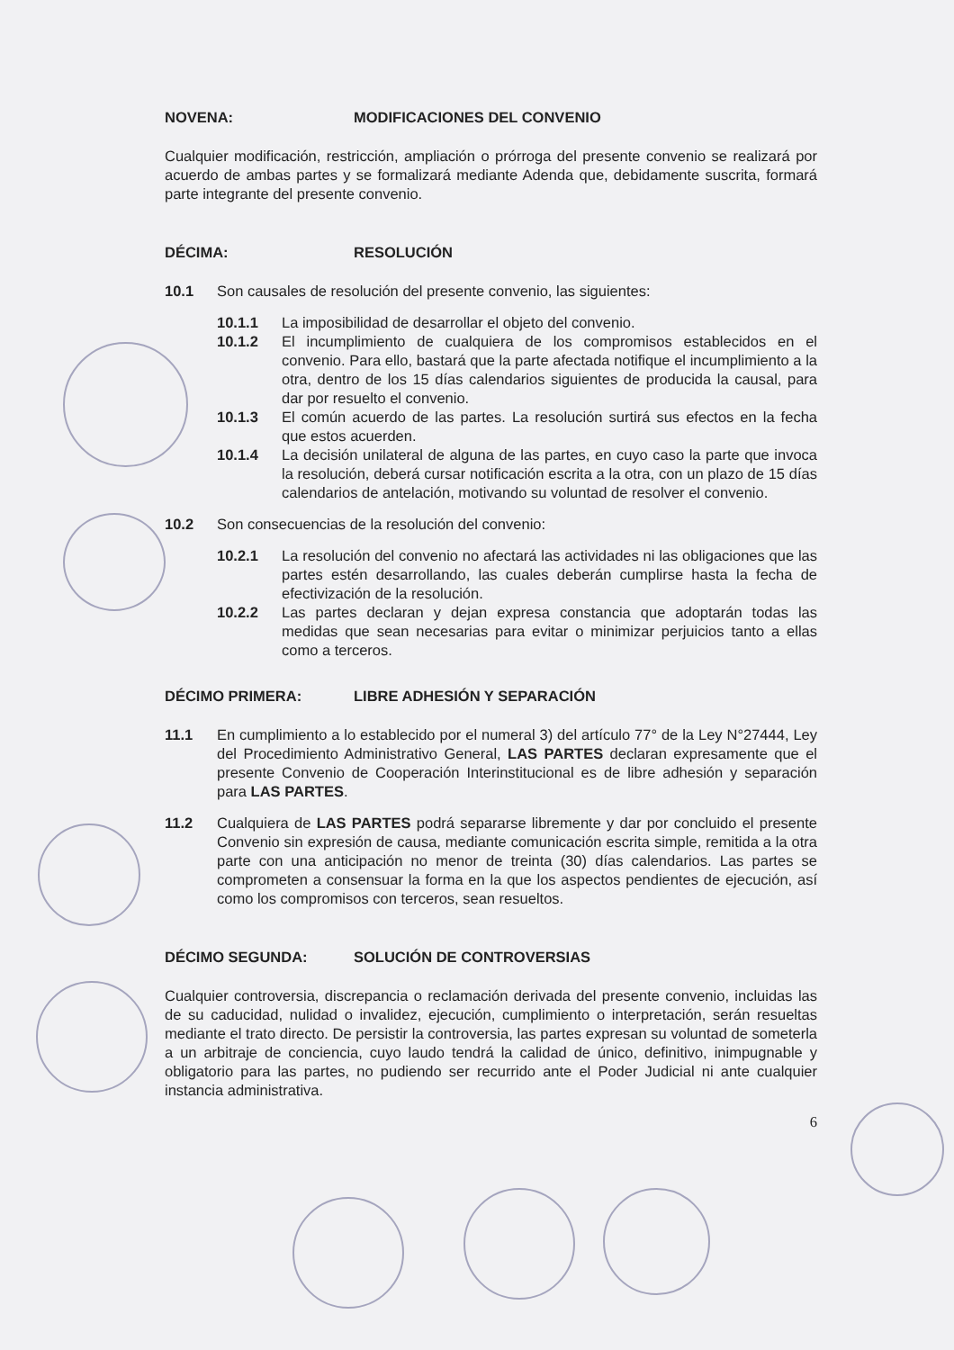NOVENA: MODIFICACIONES DEL CONVENIO
Cualquier modificación, restricción, ampliación o prórroga del presente convenio se realizará por acuerdo de ambas partes y se formalizará mediante Adenda que, debidamente suscrita, formará parte integrante del presente convenio.
DÉCIMA: RESOLUCIÓN
10.1 Son causales de resolución del presente convenio, las siguientes:
10.1.1 La imposibilidad de desarrollar el objeto del convenio.
10.1.2 El incumplimiento de cualquiera de los compromisos establecidos en el convenio. Para ello, bastará que la parte afectada notifique el incumplimiento a la otra, dentro de los 15 días calendarios siguientes de producida la causal, para dar por resuelto el convenio.
10.1.3 El común acuerdo de las partes. La resolución surtirá sus efectos en la fecha que estos acuerden.
10.1.4 La decisión unilateral de alguna de las partes, en cuyo caso la parte que invoca la resolución, deberá cursar notificación escrita a la otra, con un plazo de 15 días calendarios de antelación, motivando su voluntad de resolver el convenio.
10.2 Son consecuencias de la resolución del convenio:
10.2.1 La resolución del convenio no afectará las actividades ni las obligaciones que las partes estén desarrollando, las cuales deberán cumplirse hasta la fecha de efectivización de la resolución.
10.2.2 Las partes declaran y dejan expresa constancia que adoptarán todas las medidas que sean necesarias para evitar o minimizar perjuicios tanto a ellas como a terceros.
DÉCIMO PRIMERA: LIBRE ADHESIÓN Y SEPARACIÓN
11.1 En cumplimiento a lo establecido por el numeral 3) del artículo 77° de la Ley N°27444, Ley del Procedimiento Administrativo General, LAS PARTES declaran expresamente que el presente Convenio de Cooperación Interinstitucional es de libre adhesión y separación para LAS PARTES.
11.2 Cualquiera de LAS PARTES podrá separarse libremente y dar por concluido el presente Convenio sin expresión de causa, mediante comunicación escrita simple, remitida a la otra parte con una anticipación no menor de treinta (30) días calendarios. Las partes se comprometen a consensuar la forma en la que los aspectos pendientes de ejecución, así como los compromisos con terceros, sean resueltos.
DÉCIMO SEGUNDA: SOLUCIÓN DE CONTROVERSIAS
Cualquier controversia, discrepancia o reclamación derivada del presente convenio, incluidas las de su caducidad, nulidad o invalidez, ejecución, cumplimiento o interpretación, serán resueltas mediante el trato directo. De persistir la controversia, las partes expresan su voluntad de someterla a un arbitraje de conciencia, cuyo laudo tendrá la calidad de único, definitivo, inimpugnable y obligatorio para las partes, no pudiendo ser recurrido ante el Poder Judicial ni ante cualquier instancia administrativa.
6